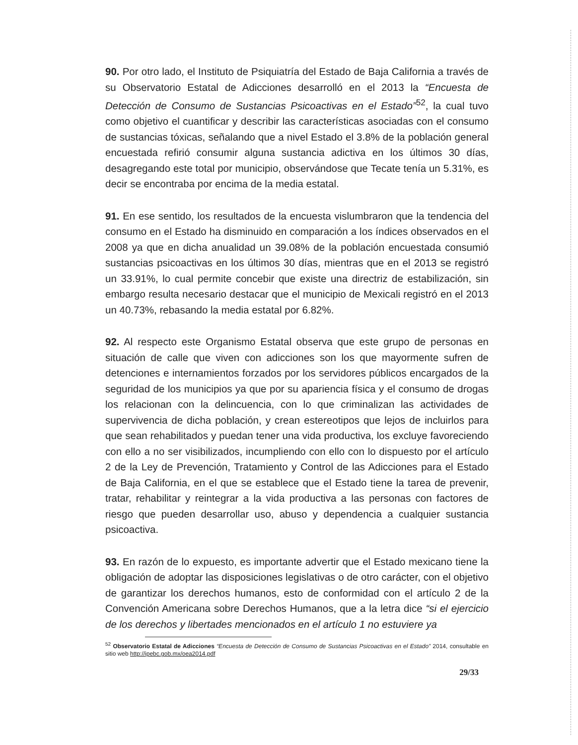90. Por otro lado, el Instituto de Psiquiatría del Estado de Baja California a través de su Observatorio Estatal de Adicciones desarrolló en el 2013 la “Encuesta de Detección de Consumo de Sustancias Psicoactivas en el Estado”<sup>52</sup>, la cual tuvo como objetivo el cuantificar y describir las características asociadas con el consumo de sustancias tóxicas, señalando que a nivel Estado el 3.8% de la población general encuestada refirió consumir alguna sustancia adictiva en los últimos 30 días, desagregando este total por municipio, observándose que Tecate tenía un 5.31%, es decir se encontraba por encima de la media estatal.
91. En ese sentido, los resultados de la encuesta vislumbraron que la tendencia del consumo en el Estado ha disminuido en comparación a los índices observados en el 2008 ya que en dicha anualidad un 39.08% de la población encuestada consumió sustancias psicoactivas en los últimos 30 días, mientras que en el 2013 se registró un 33.91%, lo cual permite concebir que existe una directriz de estabilización, sin embargo resulta necesario destacar que el municipio de Mexicali registró en el 2013 un 40.73%, rebasando la media estatal por 6.82%.
92. Al respecto este Organismo Estatal observa que este grupo de personas en situación de calle que viven con adicciones son los que mayormente sufren de detenciones e internamientos forzados por los servidores públicos encargados de la seguridad de los municipios ya que por su apariencia física y el consumo de drogas los relacionan con la delincuencia, con lo que criminalizan las actividades de supervivencia de dicha población, y crean estereotipos que lejos de incluirlos para que sean rehabilitados y puedan tener una vida productiva, los excluye favoreciendo con ello a no ser visibilizados, incumpliendo con ello con lo dispuesto por el artículo 2 de la Ley de Prevención, Tratamiento y Control de las Adicciones para el Estado de Baja California, en el que se establece que el Estado tiene la tarea de prevenir, tratar, rehabilitar y reintegrar a la vida productiva a las personas con factores de riesgo que pueden desarrollar uso, abuso y dependencia a cualquier sustancia psicoactiva.
93. En razón de lo expuesto, es importante advertir que el Estado mexicano tiene la obligación de adoptar las disposiciones legislativas o de otro carácter, con el objetivo de garantizar los derechos humanos, esto de conformidad con el artículo 2 de la Convención Americana sobre Derechos Humanos, que a la letra dice “si el ejercicio de los derechos y libertades mencionados en el artículo 1 no estuviere ya
<sup>52</sup> Observatorio Estatal de Adicciones “Encuesta de Detección de Consumo de Sustancias Psicoactivas en el Estado” 2014, consultable en sitio web http://ipebc.gob.mx/oea2014.pdf
29/33